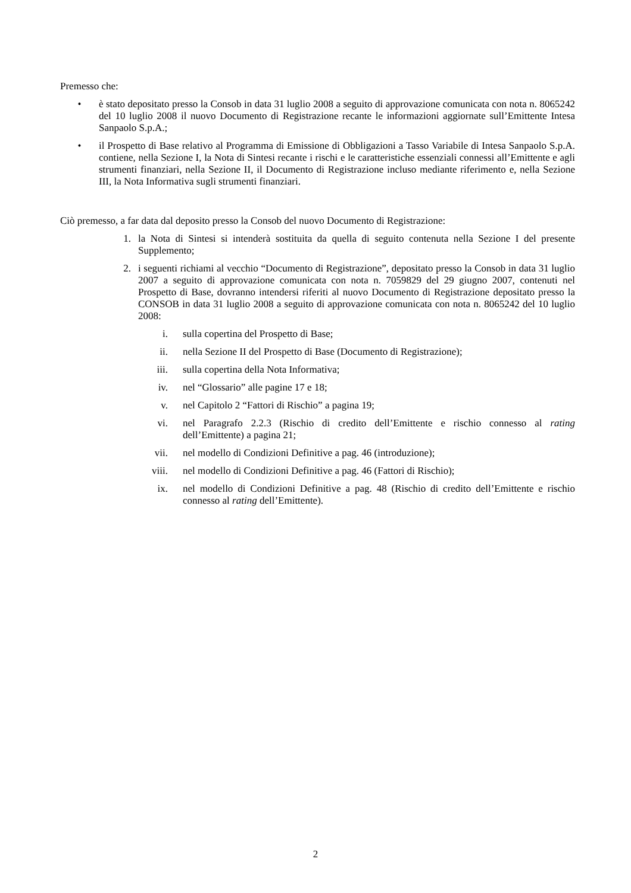Premesso che:
• è stato depositato presso la Consob in data 31 luglio 2008 a seguito di approvazione comunicata con nota n. 8065242 del 10 luglio 2008 il nuovo Documento di Registrazione recante le informazioni aggiornate sull’Emittente Intesa Sanpaolo S.p.A.;
• il Prospetto di Base relativo al Programma di Emissione di Obbligazioni a Tasso Variabile di Intesa Sanpaolo S.p.A. contiene, nella Sezione I, la Nota di Sintesi recante i rischi e le caratteristiche essenziali connessi all’Emittente e agli strumenti finanziari, nella Sezione II, il Documento di Registrazione incluso mediante riferimento e, nella Sezione III, la Nota Informativa sugli strumenti finanziari.
Ciò premesso, a far data dal deposito presso la Consob del nuovo Documento di Registrazione:
1. la Nota di Sintesi si intenderà sostituita da quella di seguito contenuta nella Sezione I del presente Supplemento;
2. i seguenti richiami al vecchio “Documento di Registrazione”, depositato presso la Consob in data 31 luglio 2007 a seguito di approvazione comunicata con nota n. 7059829 del 29 giugno 2007, contenuti nel Prospetto di Base, dovranno intendersi riferiti al nuovo Documento di Registrazione depositato presso la CONSOB in data 31 luglio 2008 a seguito di approvazione comunicata con nota n. 8065242 del 10 luglio 2008:
i. sulla copertina del Prospetto di Base;
ii. nella Sezione II del Prospetto di Base (Documento di Registrazione);
iii. sulla copertina della Nota Informativa;
iv. nel “Glossario” alle pagine 17 e 18;
v. nel Capitolo 2 “Fattori di Rischio” a pagina 19;
vi. nel Paragrafo 2.2.3 (Rischio di credito dell’Emittente e rischio connesso al rating dell’Emittente) a pagina 21;
vii. nel modello di Condizioni Definitive a pag. 46 (introduzione);
viii. nel modello di Condizioni Definitive a pag. 46 (Fattori di Rischio);
ix. nel modello di Condizioni Definitive a pag. 48 (Rischio di credito dell’Emittente e rischio connesso al rating dell’Emittente).
2